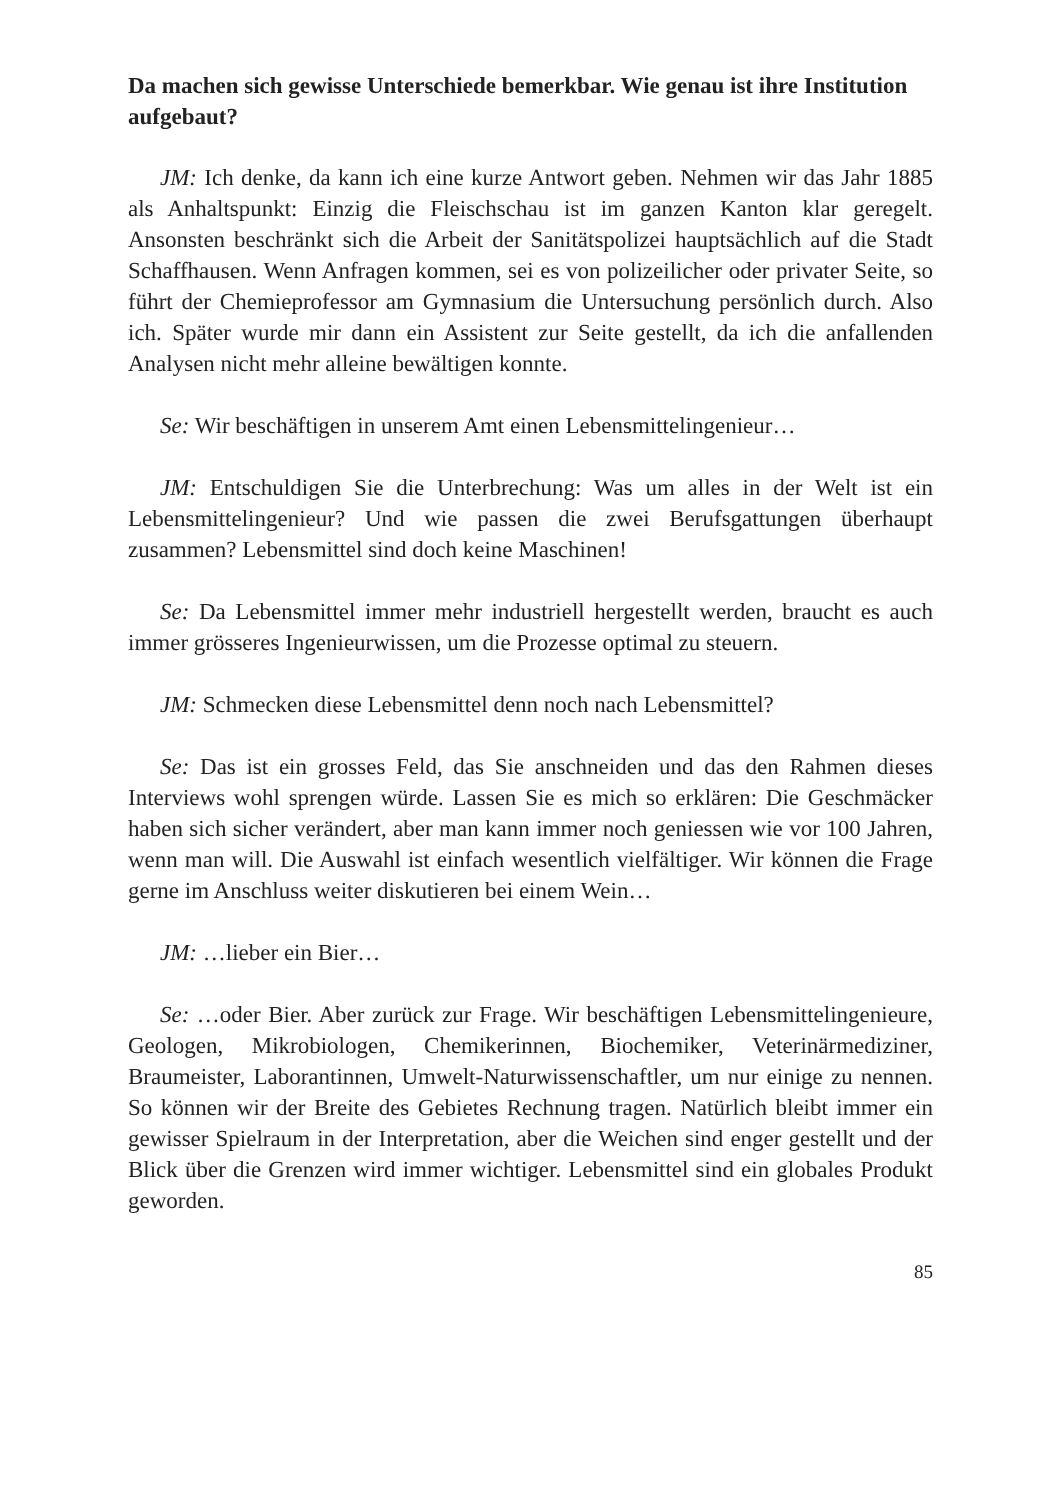Da machen sich gewisse Unterschiede bemerkbar. Wie genau ist ihre Institution aufgebaut?
JM: Ich denke, da kann ich eine kurze Antwort geben. Nehmen wir das Jahr 1885 als Anhaltspunkt: Einzig die Fleischschau ist im ganzen Kanton klar geregelt. Ansonsten beschränkt sich die Arbeit der Sanitätspolizei hauptsächlich auf die Stadt Schaffhausen. Wenn Anfragen kommen, sei es von polizeilicher oder privater Seite, so führt der Chemieprofessor am Gymnasium die Untersuchung persönlich durch. Also ich. Später wurde mir dann ein Assistent zur Seite gestellt, da ich die anfallenden Analysen nicht mehr alleine bewältigen konnte.
Se: Wir beschäftigen in unserem Amt einen Lebensmittelingenieur…
JM: Entschuldigen Sie die Unterbrechung: Was um alles in der Welt ist ein Lebensmittelingenieur? Und wie passen die zwei Berufsgattungen überhaupt zusammen? Lebensmittel sind doch keine Maschinen!
Se: Da Lebensmittel immer mehr industriell hergestellt werden, braucht es auch immer grösseres Ingenieurwissen, um die Prozesse optimal zu steuern.
JM: Schmecken diese Lebensmittel denn noch nach Lebensmittel?
Se: Das ist ein grosses Feld, das Sie anschneiden und das den Rahmen dieses Interviews wohl sprengen würde. Lassen Sie es mich so erklären: Die Geschmäcker haben sich sicher verändert, aber man kann immer noch geniessen wie vor 100 Jahren, wenn man will. Die Auswahl ist einfach wesentlich vielfältiger. Wir können die Frage gerne im Anschluss weiter diskutieren bei einem Wein…
JM: …lieber ein Bier…
Se: …oder Bier. Aber zurück zur Frage. Wir beschäftigen Lebensmittelingenieure, Geologen, Mikrobiologen, Chemikerinnen, Biochemiker, Veterinärmediziner, Braumeister, Laborantinnen, Umwelt-Naturwissenschaftler, um nur einige zu nennen. So können wir der Breite des Gebietes Rechnung tragen. Natürlich bleibt immer ein gewisser Spielraum in der Interpretation, aber die Weichen sind enger gestellt und der Blick über die Grenzen wird immer wichtiger. Lebensmittel sind ein globales Produkt geworden.
85